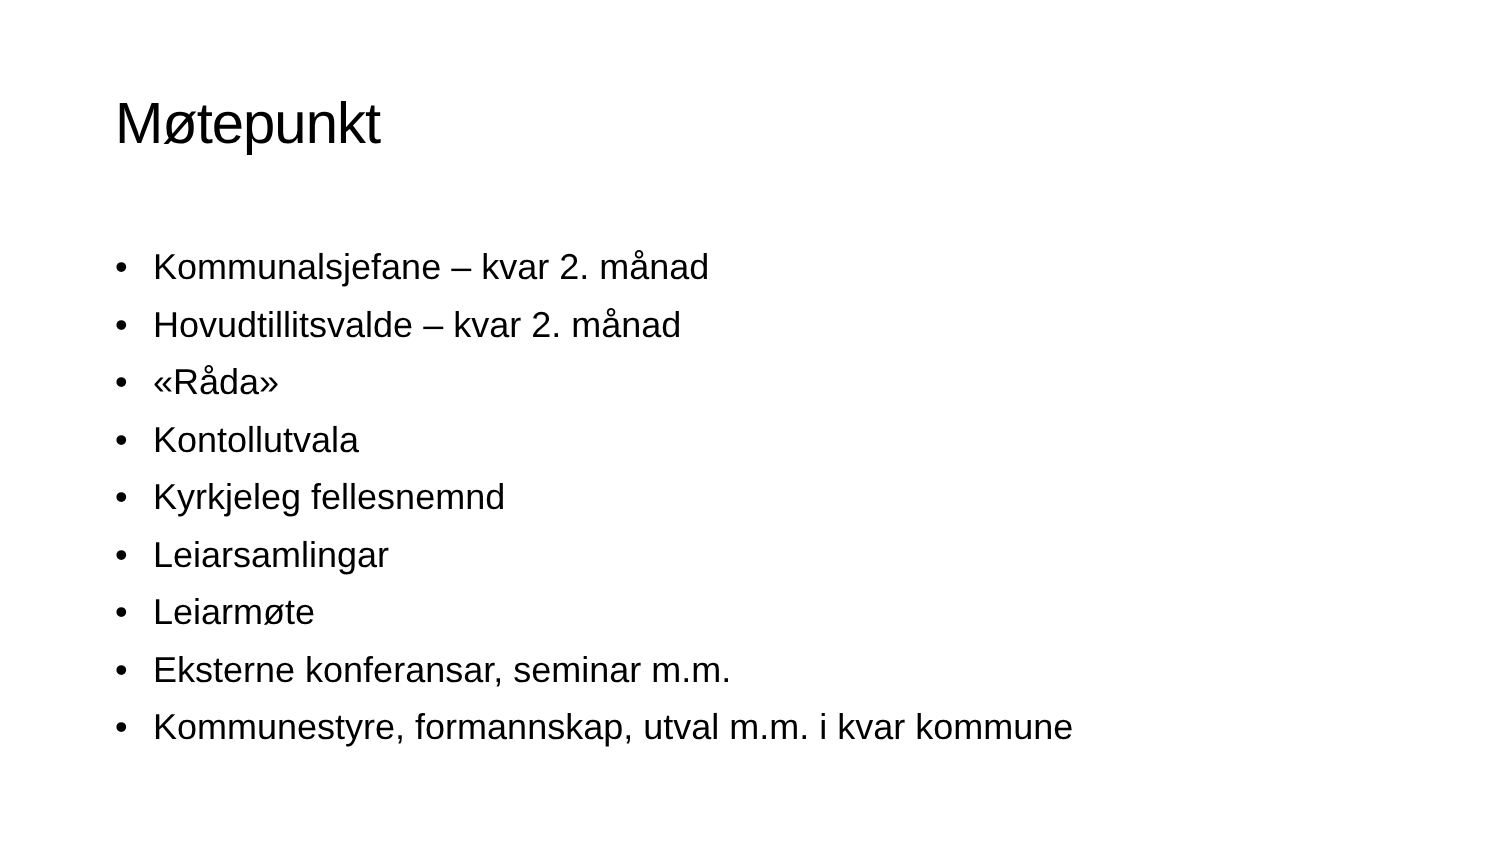Møtepunkt
• Kommunalsjefane – kvar 2. månad
• Hovudtillitsvalde – kvar 2. månad
• «Råda»
• Kontollutvala
• Kyrkjeleg fellesnemnd
• Leiarsamlingar
• Leiarmøte
• Eksterne konferansar, seminar m.m.
• Kommunestyre, formannskap, utval m.m. i kvar kommune